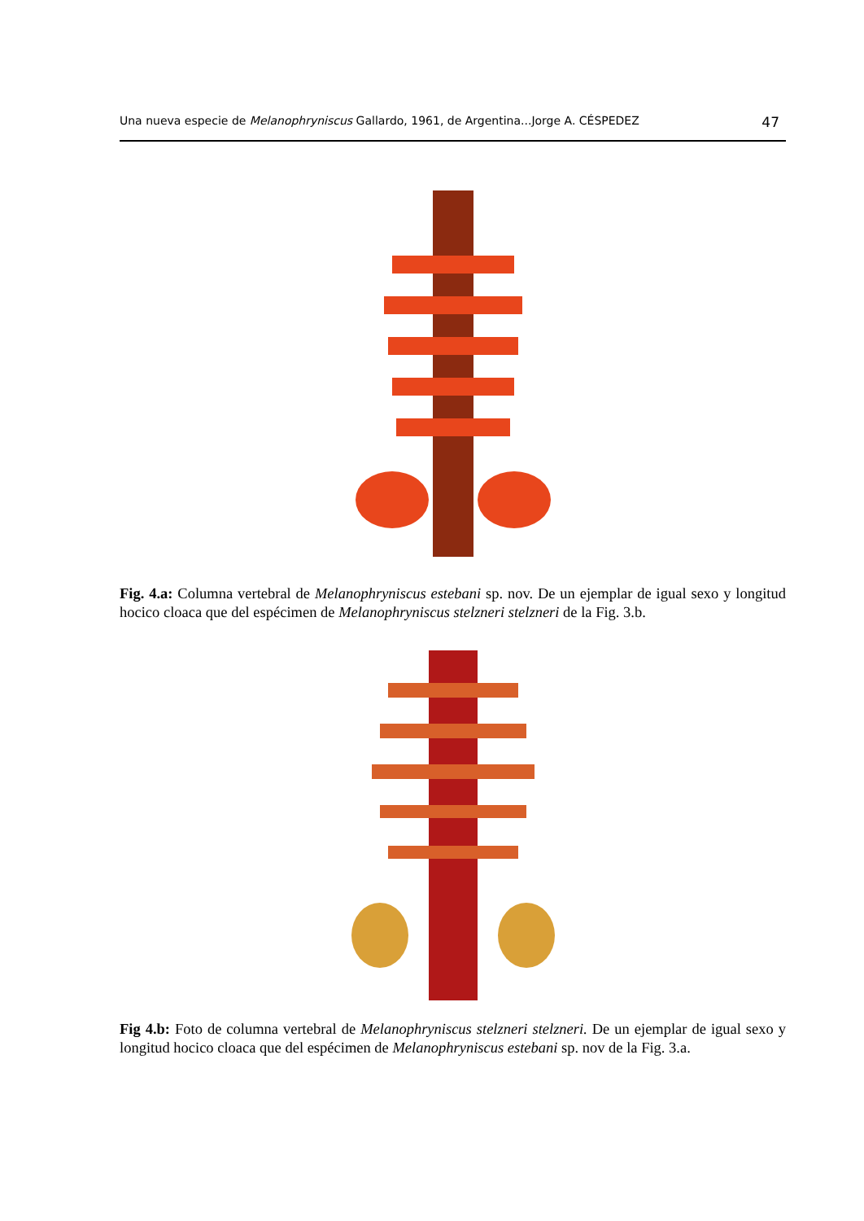Una nueva especie de Melanophryniscus Gallardo, 1961, de Argentina...Jorge A. CÉSPEDEZ 47
Fig. 4.a: Columna vertebral de Melanophryniscus estebani sp. nov. De un ejemplar de igual sexo y longitud hocico cloaca que del espécimen de Melanophryniscus stelzneri stelzneri de la Fig. 3.b.
Fig 4.b: Foto de columna vertebral de Melanophryniscus stelzneri stelzneri. De un ejemplar de igual sexo y longitud hocico cloaca que del espécimen de Melanophryniscus estebani sp. nov de la Fig. 3.a.